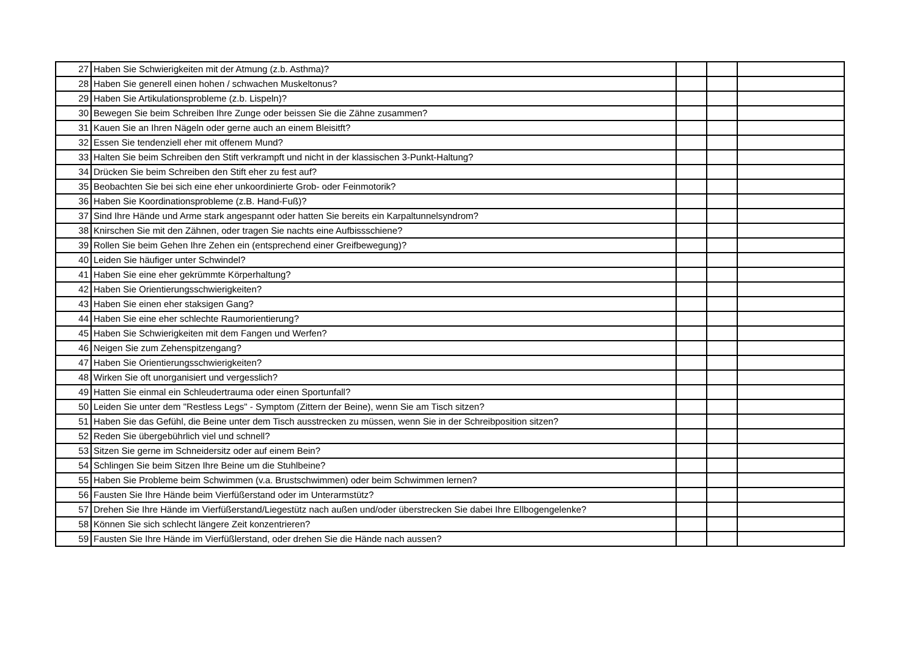| 27 | Haben Sie Schwierigkeiten mit der Atmung (z.b. Asthma)? | | | |
| 28 | Haben Sie generell einen hohen / schwachen Muskeltonus? | | | |
| 29 | Haben Sie Artikulationsprobleme (z.b. Lispeln)? | | | |
| 30 | Bewegen Sie beim Schreiben Ihre Zunge oder beissen Sie die Zähne zusammen? | | | |
| 31 | Kauen Sie an Ihren Nägeln oder gerne auch an einem Bleisitft? | | | |
| 32 | Essen Sie tendenziell eher mit offenem Mund? | | | |
| 33 | Halten Sie beim Schreiben den Stift verkrampft und nicht in der klassischen 3-Punkt-Haltung? | | | |
| 34 | Drücken Sie beim Schreiben den Stift eher zu fest auf? | | | |
| 35 | Beobachten Sie bei sich eine eher unkoordinierte Grob- oder Feinmotorik? | | | |
| 36 | Haben Sie Koordinationsprobleme (z.B. Hand-Fuß)? | | | |
| 37 | Sind Ihre Hände und Arme stark angespannt oder hatten Sie bereits ein Karpaltunnelsyndrom? | | | |
| 38 | Knirschen Sie mit den Zähnen, oder tragen Sie nachts eine Aufbissschiene? | | | |
| 39 | Rollen Sie beim Gehen Ihre Zehen ein (entsprechend einer Greifbewegung)? | | | |
| 40 | Leiden Sie häufiger unter Schwindel? | | | |
| 41 | Haben Sie eine eher gekrümmte Körperhaltung? | | | |
| 42 | Haben Sie Orientierungsschwierigkeiten? | | | |
| 43 | Haben Sie einen eher staksigen Gang? | | | |
| 44 | Haben Sie eine eher schlechte Raumorientierung? | | | |
| 45 | Haben Sie Schwierigkeiten mit dem Fangen und Werfen? | | | |
| 46 | Neigen Sie zum Zehenspitzengang? | | | |
| 47 | Haben Sie Orientierungsschwierigkeiten? | | | |
| 48 | Wirken Sie oft unorganisiert und vergesslich? | | | |
| 49 | Hatten Sie einmal ein Schleudertrauma oder einen Sportunfall? | | | |
| 50 | Leiden Sie unter dem "Restless Legs" - Symptom (Zittern der Beine), wenn Sie am Tisch sitzen? | | | |
| 51 | Haben Sie das Gefühl, die Beine unter dem Tisch ausstrecken zu müssen, wenn Sie in der Schreibposition sitzen? | | | |
| 52 | Reden Sie übergebührlich viel und schnell? | | | |
| 53 | Sitzen Sie gerne im Schneidersitz oder auf einem Bein? | | | |
| 54 | Schlingen Sie beim Sitzen Ihre Beine um die Stuhlbeine? | | | |
| 55 | Haben Sie Probleme beim Schwimmen (v.a. Brustschwimmen) oder beim Schwimmen lernen? | | | |
| 56 | Fausten Sie Ihre Hände beim Vierfüßerstand oder im Unterarmstütz? | | | |
| 57 | Drehen Sie Ihre Hände im Vierfüßerstand/Liegestütz nach außen und/oder überstrecken Sie dabei Ihre Ellbogengelenke? | | | |
| 58 | Können Sie sich schlecht längere Zeit konzentrieren? | | | |
| 59 | Fausten Sie Ihre Hände im Vierfüßlerstand, oder drehen Sie die Hände nach aussen? | | | |